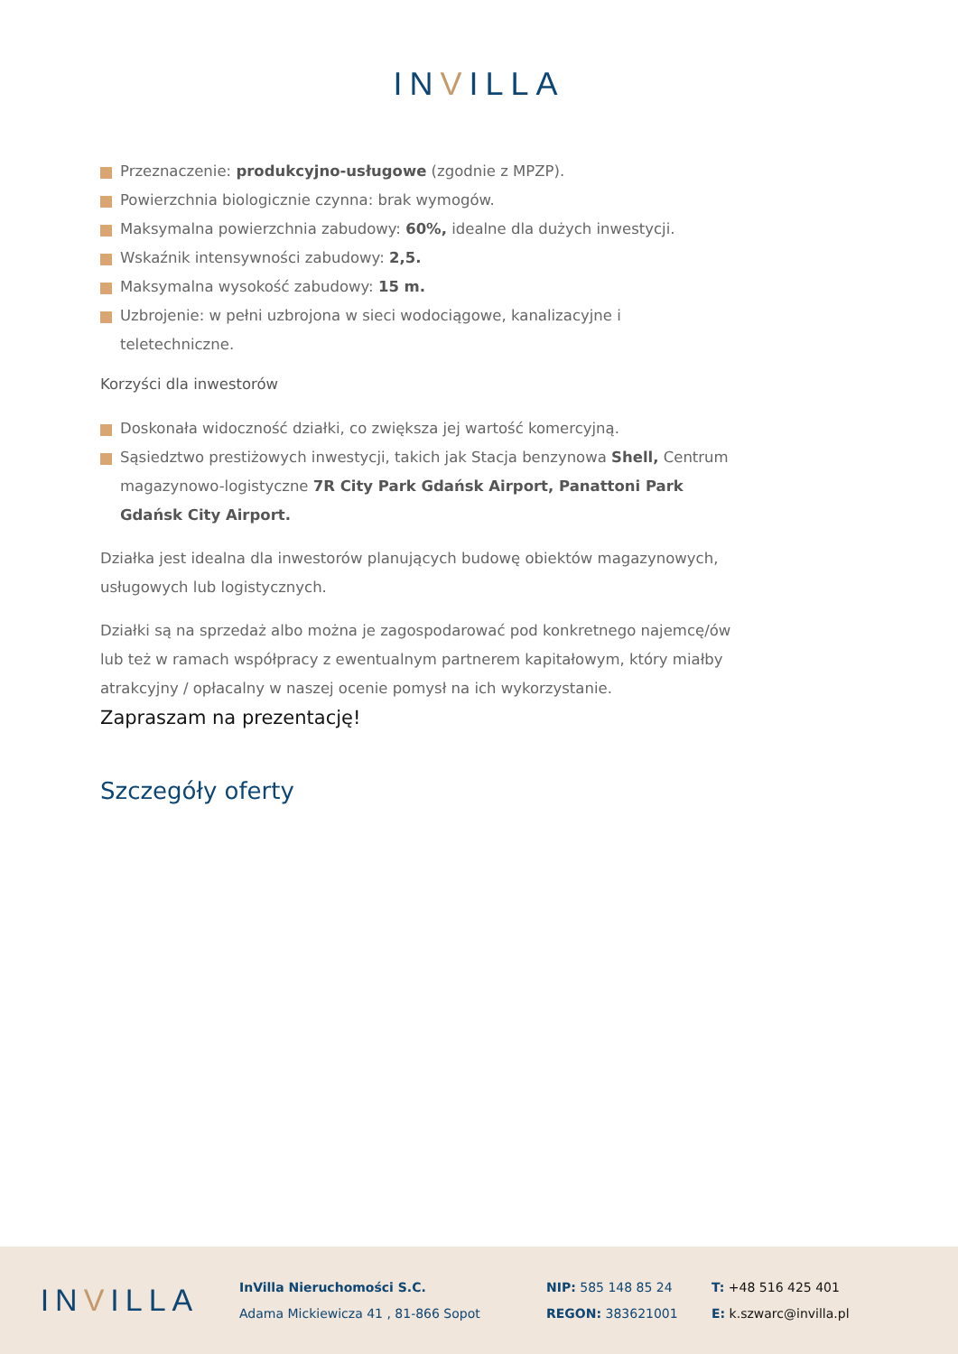INVILLA
Przeznaczenie: produkcyjno-usługowe (zgodnie z MPZP).
Powierzchnia biologicznie czynna: brak wymogów.
Maksymalna powierzchnia zabudowy: 60%, idealne dla dużych inwestycji.
Wskaźnik intensywności zabudowy: 2,5.
Maksymalna wysokość zabudowy: 15 m.
Uzbrojenie: w pełni uzbrojona w sieci wodociągowe, kanalizacyjne i teletechniczne.
Korzyści dla inwestorów
Doskonała widoczność działki, co zwiększa jej wartość komercyjną.
Sąsiedztwo prestiżowych inwestycji, takich jak Stacja benzynowa Shell, Centrum magazynowo-logistyczne 7R City Park Gdańsk Airport, Panattoni Park Gdańsk City Airport.
Działka jest idealna dla inwestorów planujących budowę obiektów magazynowych, usługowych lub logistycznych.
Działki są na sprzedaż albo można je zagospodarować pod konkretnego najemcę/ów lub też w ramach współpracy z ewentualnym partnerem kapitałowym, który miałby atrakcyjny / opłacalny w naszej ocenie pomysł na ich wykorzystanie.
Zapraszam na prezentację!
Szczegóły oferty
INVILLA
InVilla Nieruchomości S.C.
Adama Mickiewicza 41 , 81-866 Sopot
NIP: 585 148 85 24
REGON: 383621001
T: +48 516 425 401
E: k.szwarc@invilla.pl